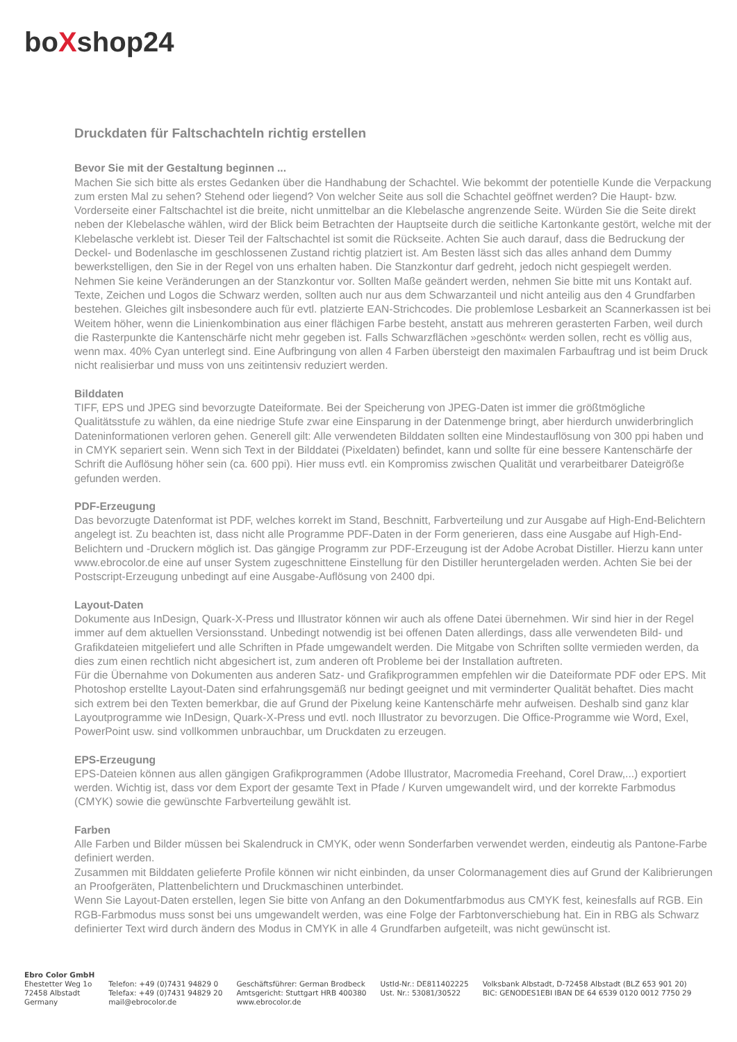boXshop24
Druckdaten für Faltschachteln richtig erstellen
Bevor Sie mit der Gestaltung beginnen ...
Machen Sie sich bitte als erstes Gedanken über die Handhabung der Schachtel. Wie bekommt der potentielle Kunde die Verpackung zum ersten Mal zu sehen? Stehend oder liegend? Von welcher Seite aus soll die Schachtel geöffnet werden? Die Haupt- bzw. Vorderseite einer Faltschachtel ist die breite, nicht unmittelbar an die Klebelasche angrenzende Seite. Würden Sie die Seite direkt neben der Klebelasche wählen, wird der Blick beim Betrachten der Hauptseite durch die seitliche Kartonkante gestört, welche mit der Klebelasche verklebt ist. Dieser Teil der Faltschachtel ist somit die Rückseite. Achten Sie auch darauf, dass die Bedruckung der Deckel- und Bodenlasche im geschlossenen Zustand richtig platziert ist. Am Besten lässt sich das alles anhand dem Dummy bewerkstelligen, den Sie in der Regel von uns erhalten haben. Die Stanzkontur darf gedreht, jedoch nicht gespiegelt werden. Nehmen Sie keine Veränderungen an der Stanzkontur vor. Sollten Maße geändert werden, nehmen Sie bitte mit uns Kontakt auf. Texte, Zeichen und Logos die Schwarz werden, sollten auch nur aus dem Schwarzanteil und nicht anteilig aus den 4 Grundfarben bestehen. Gleiches gilt insbesondere auch für evtl. platzierte EAN-Strichcodes. Die problemlose Lesbarkeit an Scannerkassen ist bei Weitem höher, wenn die Linienkombination aus einer flächigen Farbe besteht, anstatt aus mehreren gerasterten Farben, weil durch die Rasterpunkte die Kantenschärfe nicht mehr gegeben ist. Falls Schwarzflächen »geschönt« werden sollen, recht es völlig aus, wenn max. 40% Cyan unterlegt sind. Eine Aufbringung von allen 4 Farben übersteigt den maximalen Farbauftrag und ist beim Druck nicht realisierbar und muss von uns zeitintensiv reduziert werden.
Bilddaten
TIFF, EPS und JPEG sind bevorzugte Dateiformate. Bei der Speicherung von JPEG-Daten ist immer die größtmögliche Qualitätsstufe zu wählen, da eine niedrige Stufe zwar eine Einsparung in der Datenmenge bringt, aber hierdurch unwiderbringlich Dateninformationen verloren gehen. Generell gilt: Alle verwendeten Bilddaten sollten eine Mindestauflösung von 300 ppi haben und in CMYK separiert sein. Wenn sich Text in der Bilddatei (Pixeldaten) befindet, kann und sollte für eine bessere Kantenschärfe der Schrift die Auflösung höher sein (ca. 600 ppi). Hier muss evtl. ein Kompromiss zwischen Qualität und verarbeitbarer Dateigröße gefunden werden.
PDF-Erzeugung
Das bevorzugte Datenformat ist PDF, welches korrekt im Stand, Beschnitt, Farbverteilung und zur Ausgabe auf High-End-Belichtern angelegt ist. Zu beachten ist, dass nicht alle Programme PDF-Daten in der Form generieren, dass eine Ausgabe auf High-End-Belichtern und -Druckern möglich ist. Das gängige Programm zur PDF-Erzeugung ist der Adobe Acrobat Distiller. Hierzu kann unter www.ebrocolor.de eine auf unser System zugeschnittene Einstellung für den Distiller heruntergeladen werden. Achten Sie bei der Postscript-Erzeugung unbedingt auf eine Ausgabe-Auflösung von 2400 dpi.
Layout-Daten
Dokumente aus InDesign, Quark-X-Press und Illustrator können wir auch als offene Datei übernehmen. Wir sind hier in der Regel immer auf dem aktuellen Versionsstand. Unbedingt notwendig ist bei offenen Daten allerdings, dass alle verwendeten Bild- und Grafikdateien mitgeliefert und alle Schriften in Pfade umgewandelt werden. Die Mitgabe von Schriften sollte vermieden werden, da dies zum einen rechtlich nicht abgesichert ist, zum anderen oft Probleme bei der Installation auftreten.
Für die Übernahme von Dokumenten aus anderen Satz- und Grafikprogrammen empfehlen wir die Dateiformate PDF oder EPS. Mit Photoshop erstellte Layout-Daten sind erfahrungsgemäß nur bedingt geeignet und mit verminderter Qualität behaftet. Dies macht sich extrem bei den Texten bemerkbar, die auf Grund der Pixelung keine Kantenschärfe mehr aufweisen. Deshalb sind ganz klar Layoutprogramme wie InDesign, Quark-X-Press und evtl. noch Illustrator zu bevorzugen. Die Office-Programme wie Word, Exel, PowerPoint usw. sind vollkommen unbrauchbar, um Druckdaten zu erzeugen.
EPS-Erzeugung
EPS-Dateien können aus allen gängigen Grafikprogrammen (Adobe Illustrator, Macromedia Freehand, Corel Draw,...) exportiert werden. Wichtig ist, dass vor dem Export der gesamte Text in Pfade / Kurven umgewandelt wird, und der korrekte Farbmodus (CMYK) sowie die gewünschte Farbverteilung gewählt ist.
Farben
Alle Farben und Bilder müssen bei Skalendruck in CMYK, oder wenn Sonderfarben verwendet werden, eindeutig als Pantone-Farbe definiert werden.
Zusammen mit Bilddaten gelieferte Profile können wir nicht einbinden, da unser Colormanagement dies auf Grund der Kalibrierungen an Proofgeräten, Plattenbelichtern und Druckmaschinen unterbindet.
Wenn Sie Layout-Daten erstellen, legen Sie bitte von Anfang an den Dokumentfarbmodus aus CMYK fest, keinesfalls auf RGB. Ein RGB-Farbmodus muss sonst bei uns umgewandelt werden, was eine Folge der Farbtonverschiebung hat. Ein in RBG als Schwarz definierter Text wird durch ändern des Modus in CMYK in alle 4 Grundfarben aufgeteilt, was nicht gewünscht ist.
Ebro Color GmbH
Ehestetter Weg 1o
72458 Albstadt
Germany
Telefon: +49 (0)7431 94829 0
Telefax: +49 (0)7431 94829 20
mail@ebrocolor.de
Geschäftsführer: German Brodbeck
Amtsgericht: Stuttgart HRB 400380
www.ebrocolor.de
UstId-Nr.: DE811402225
Ust. Nr.: 53081/30522
Volksbank Albstadt, D-72458 Albstadt (BLZ 653 901 20)
BIC: GENODES1EBI IBAN DE 64 6539 0120 0012 7750 29